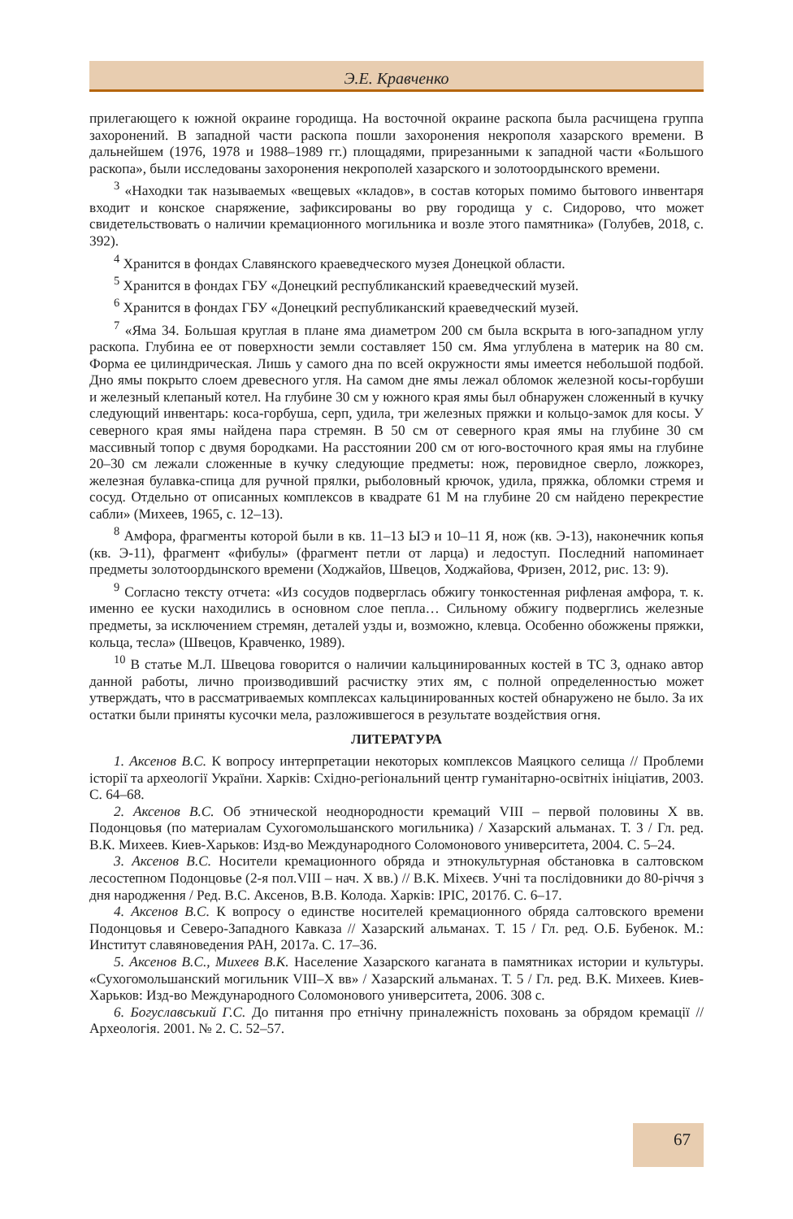Э.Е. Кравченко
прилегающего к южной окраине городища. На восточной окраине раскопа была расчищена группа захоронений. В западной части раскопа пошли захоронения некрополя хазарского времени. В дальнейшем (1976, 1978 и 1988–1989 гг.) площадями, прирезанными к западной части «Большого раскопа», были исследованы захоронения некрополей хазарского и золотоордынского времени.
<sup>3</sup> «Находки так называемых «вещевых «кладов», в состав которых помимо бытового инвентаря входит и конское снаряжение, зафиксированы во рву городища у с. Сидорово, что может свидетельствовать о наличии кремационного могильника и возле этого памятника» (Голубев, 2018, с. 392).
<sup>4</sup> Хранится в фондах Славянского краеведческого музея Донецкой области.
<sup>5</sup> Хранится в фондах ГБУ «Донецкий республиканский краеведческий музей.
<sup>6</sup> Хранится в фондах ГБУ «Донецкий республиканский краеведческий музей.
<sup>7</sup> «Яма 34. Большая круглая в плане яма диаметром 200 см была вскрыта в юго-западном углу раскопа. Глубина ее от поверхности земли составляет 150 см. Яма углублена в материк на 80 см. Форма ее цилиндрическая. Лишь у самого дна по всей окружности ямы имеется небольшой подбой. Дно ямы покрыто слоем древесного угля. На самом дне ямы лежал обломок железной косы-горбуши и железный клепаный котел. На глубине 30 см у южного края ямы был обнаружен сложенный в кучку следующий инвентарь: коса-горбуша, серп, удила, три железных пряжки и кольцо-замок для косы. У северного края ямы найдена пара стремян. В 50 см от северного края ямы на глубине 30 см массивный топор с двумя бородками. На расстоянии 200 см от юго-восточного края ямы на глубине 20–30 см лежали сложенные в кучку следующие предметы: нож, перовидное сверло, ложкорез, железная булавка-спица для ручной прялки, рыболовный крючок, удила, пряжка, обломки стремя и сосуд. Отдельно от описанных комплексов в квадрате 61 М на глубине 20 см найдено перекрестие сабли» (Михеев, 1965, с. 12–13).
<sup>8</sup> Амфора, фрагменты которой были в кв. 11–13 ЫЭ и 10–11 Я, нож (кв. Э-13), наконечник копья (кв. Э-11), фрагмент «фибулы» (фрагмент петли от ларца) и ледоступ. Последний напоминает предметы золотоордынского времени (Ходжайов, Швецов, Ходжайова, Фризен, 2012, рис. 13: 9).
<sup>9</sup> Согласно тексту отчета: «Из сосудов подверглась обжигу тонкостенная рифленая амфора, т. к. именно ее куски находились в основном слое пепла… Сильному обжигу подверглись железные предметы, за исключением стремян, деталей узды и, возможно, клевца. Особенно обожжены пряжки, кольца, тесла» (Швецов, Кравченко, 1989).
<sup>10</sup> В статье М.Л. Швецова говорится о наличии кальцинированных костей в ТС 3, однако автор данной работы, лично производивший расчистку этих ям, с полной определенностью может утверждать, что в рассматриваемых комплексах кальцинированных костей обнаружено не было. За их остатки были приняты кусочки мела, разложившегося в результате воздействия огня.
ЛИТЕРАТУРА
1. Аксенов В.С. К вопросу интерпретации некоторых комплексов Маяцкого селища // Проблеми історії та археології України. Харків: Східно-регіональний центр гуманітарно-освітніх ініціатив, 2003. С. 64–68.
2. Аксенов В.С. Об этнической неоднородности кремаций VIII – первой половины X вв. Подонцовья (по материалам Сухогомольшанского могильника) / Хазарский альманах. Т. 3 / Гл. ред. В.К. Михеев. Киев-Харьков: Изд-во Международного Соломонового университета, 2004. С. 5–24.
3. Аксенов В.С. Носители кремационного обряда и этнокультурная обстановка в салтовском лесостепном Подонцовье (2-я пол.VIII – нач. X вв.) // В.К. Міхеєв. Учні та послідовники до 80-річчя з дня народження / Ред. В.С. Аксенов, В.В. Колода. Харків: ІРІС, 2017б. С. 6–17.
4. Аксенов В.С. К вопросу о единстве носителей кремационного обряда салтовского времени Подонцовья и Северо-Западного Кавказа // Хазарский альманах. Т. 15 / Гл. ред. О.Б. Бубенок. М.: Институт славяноведения РАН, 2017а. С. 17–36.
5. Аксенов В.С., Михеев В.К. Население Хазарского каганата в памятниках истории и культуры. «Сухогомольшанский могильник VIII–X вв» / Хазарский альманах. Т. 5 / Гл. ред. В.К. Михеев. Киев-Харьков: Изд-во Международного Соломонового университета, 2006. 308 с.
6. Богуславський Г.С. До питання про етнічну приналежність поховань за обрядом кремації // Археологія. 2001. № 2. С. 52–57.
67